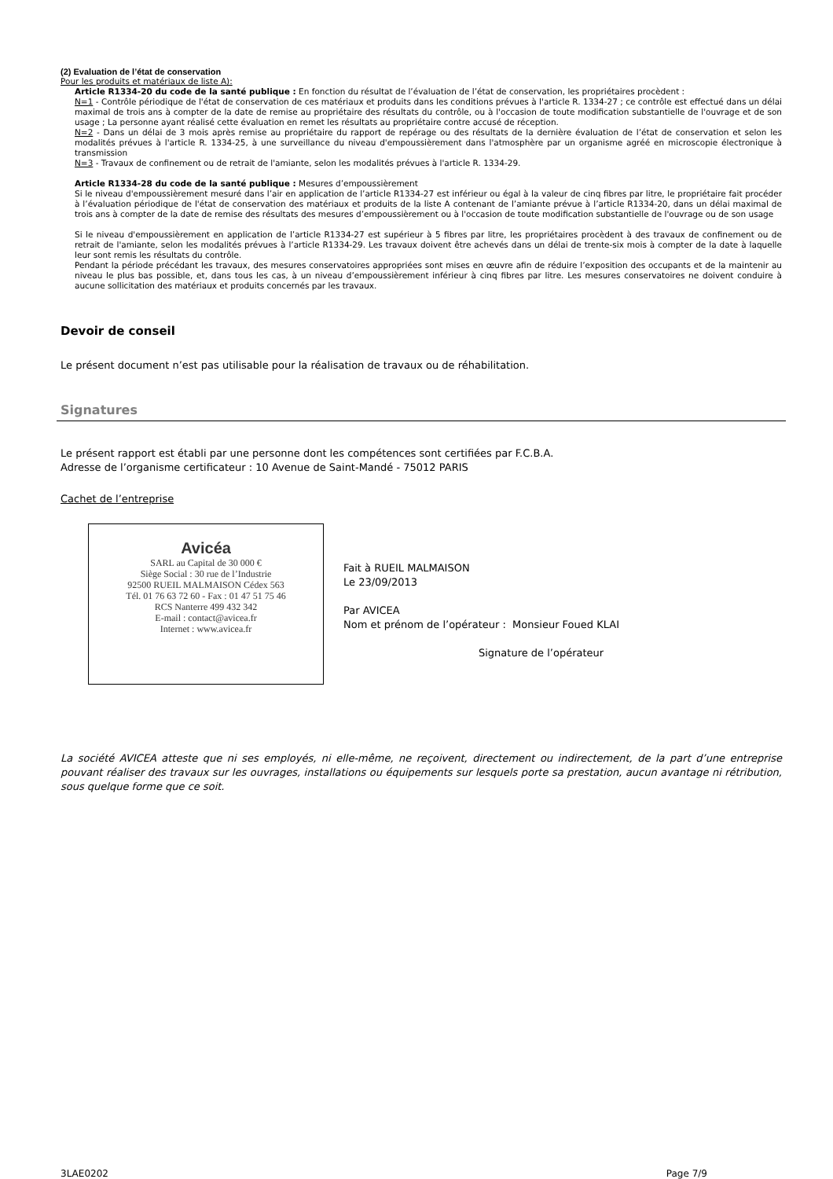(2) Evaluation de l’état de conservation
Pour les produits et matériaux de liste A):
Article R1334-20 du code de la santé publique : En fonction du résultat de l’évaluation de l’état de conservation, les propriétaires procèdent :
N=1 - Contrôle périodique de l'état de conservation de ces matériaux et produits dans les conditions prévues à l'article R. 1334-27 ; ce contrôle est effectué dans un délai maximal de trois ans à compter de la date de remise au propriétaire des résultats du contrôle, ou à l'occasion de toute modification substantielle de l'ouvrage et de son usage ; La personne ayant réalisé cette évaluation en remet les résultats au propriétaire contre accusé de réception.
N=2 - Dans un délai de 3 mois après remise au propriétaire du rapport de repérage ou des résultats de la dernière évaluation de l’état de conservation et selon les modalités prévues à l'article R. 1334-25, à une surveillance du niveau d'empoussièrement dans l'atmosphère par un organisme agréé en microscopie électronique à transmission
N=3 - Travaux de confinement ou de retrait de l'amiante, selon les modalités prévues à l'article R. 1334-29.
Article R1334-28 du code de la santé publique : Mesures d’empoussièrement
Si le niveau d'empoussièrement mesuré dans l’air en application de l’article R1334-27 est inférieur ou égal à la valeur de cinq fibres par litre, le propriétaire fait procéder à l’évaluation périodique de l'état de conservation des matériaux et produits de la liste A contenant de l’amiante prévue à l’article R1334-20, dans un délai maximal de trois ans à compter de la date de remise des résultats des mesures d’empoussièrement ou à l'occasion de toute modification substantielle de l'ouvrage ou de son usage
Si le niveau d'empoussièrement en application de l’article R1334-27 est supérieur à 5 fibres par litre, les propriétaires procèdent à des travaux de confinement ou de retrait de l'amiante, selon les modalités prévues à l’article R1334-29. Les travaux doivent être achevés dans un délai de trente-six mois à compter de la date à laquelle leur sont remis les résultats du contrôle.
Pendant la période précédant les travaux, des mesures conservatoires appropriées sont mises en œuvre afin de réduire l’exposition des occupants et de la maintenir au niveau le plus bas possible, et, dans tous les cas, à un niveau d’empoussièrement inférieur à cinq fibres par litre. Les mesures conservatoires ne doivent conduire à aucune sollicitation des matériaux et produits concernés par les travaux.
Devoir de conseil
Le présent document n’est pas utilisable pour la réalisation de travaux ou de réhabilitation.
Signatures
Le présent rapport est établi par une personne dont les compétences sont certifiées par F.C.B.A.
Adresse de l’organisme certificateur : 10 Avenue de Saint-Mandé - 75012 PARIS
Cachet de l’entreprise
Avicéa
SARL au Capital de 30 000 €
Siège Social : 30 rue de l’Industrie
92500 RUEIL MALMAISON Cédex 563
Tél. 01 76 63 72 60 - Fax : 01 47 51 75 46
RCS Nanterre 499 432 342
E-mail : contact@avicea.fr
Internet : www.avicea.fr
Fait à RUEIL MALMAISON
Le 23/09/2013
Par AVICEA
Nom et prénom de l’opérateur : Monsieur Foued KLAI
Signature de l’opérateur
La société AVICEA atteste que ni ses employés, ni elle-même, ne reçoivent, directement ou indirectement, de la part d’une entreprise pouvant réaliser des travaux sur les ouvrages, installations ou équipements sur lesquels porte sa prestation, aucun avantage ni rétribution, sous quelque forme que ce soit.
3LAE0202 Page 7/9